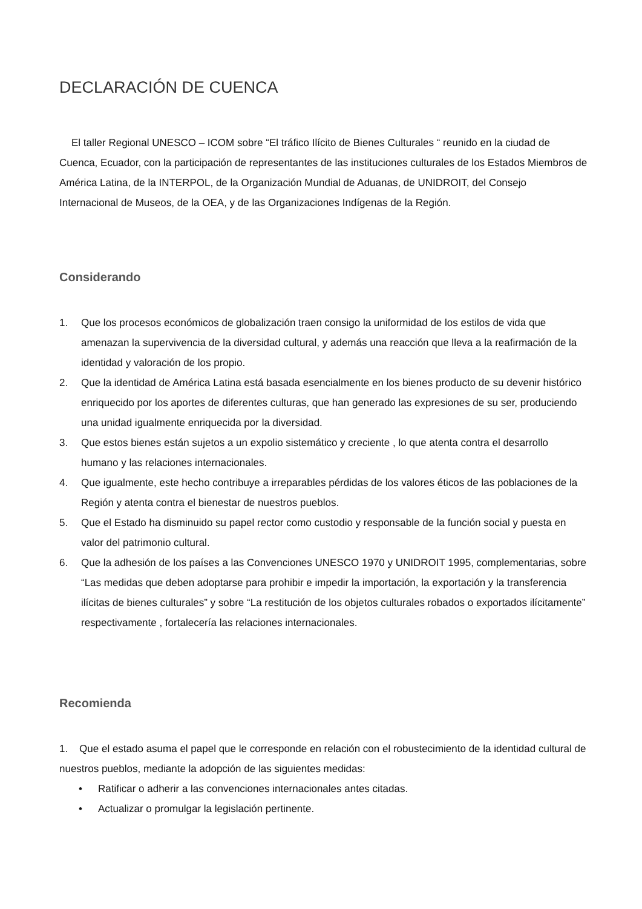DECLARACIÓN DE CUENCA
El taller Regional UNESCO – ICOM sobre “El tráfico Ilícito de Bienes Culturales “ reunido en la ciudad de Cuenca, Ecuador, con la participación de representantes de las instituciones culturales de los Estados Miembros de América Latina, de la INTERPOL, de la Organización Mundial de Aduanas, de UNIDROIT, del Consejo Internacional de Museos, de la OEA, y de las Organizaciones Indígenas de la Región.
Considerando
1. Que los procesos económicos de globalización traen consigo la uniformidad de los estilos de vida que amenazan la supervivencia de la diversidad cultural, y además una reacción que lleva a la reafirmación de la identidad y valoración de los propio.
2. Que la identidad de América Latina está basada esencialmente en los bienes producto de su devenir histórico enriquecido por los aportes de diferentes culturas, que han generado las expresiones de su ser, produciendo una unidad igualmente enriquecida por la diversidad.
3. Que estos bienes están sujetos a un expolio sistemático y creciente , lo que atenta contra el desarrollo humano y las relaciones internacionales.
4. Que igualmente, este hecho contribuye a irreparables pérdidas de los valores éticos de las poblaciones de la Región y atenta contra el bienestar de nuestros pueblos.
5. Que el Estado ha disminuido su papel rector como custodio y responsable de la función social y puesta en valor del patrimonio cultural.
6. Que la adhesión de los países a las Convenciones UNESCO 1970 y UNIDROIT 1995, complementarias, sobre “Las medidas que deben adoptarse para prohibir e impedir la importación, la exportación y la transferencia ilícitas de bienes culturales” y sobre “La restitución de los objetos culturales robados o exportados ilícitamente” respectivamente , fortalecería las relaciones internacionales.
Recomienda
1. Que el estado asuma el papel que le corresponde en relación con el robustecimiento de la identidad cultural de nuestros pueblos, mediante la adopción de las siguientes medidas:
• Ratificar o adherir a las convenciones internacionales antes citadas.
• Actualizar o promulgar la legislación pertinente.